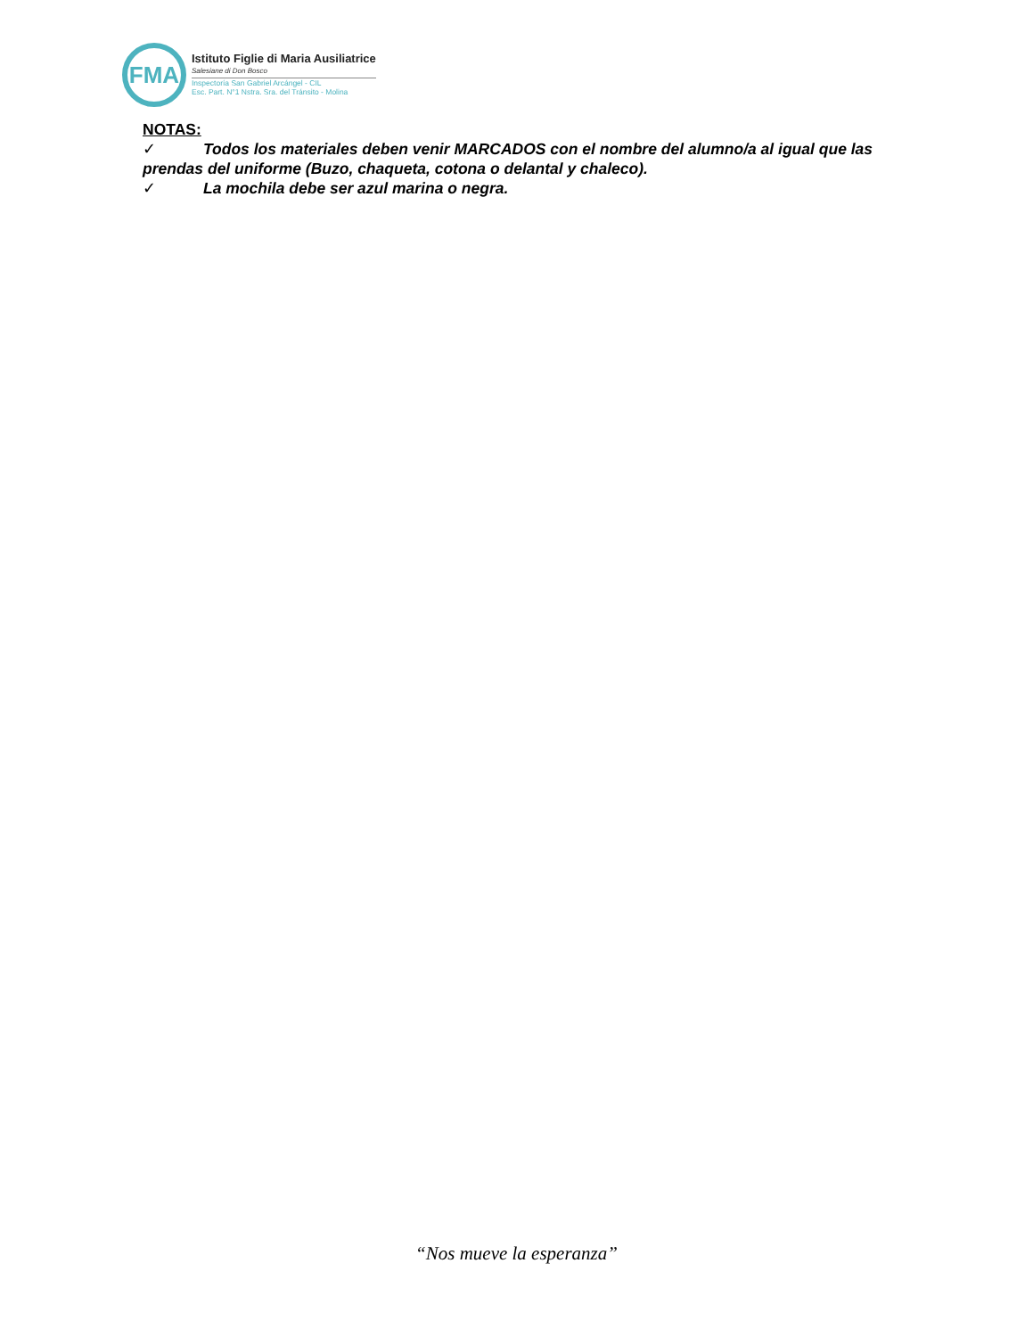FMA
Istituto Figlie di Maria Ausiliatrice
Salesiane di Don Bosco
Inspectoría San Gabriel Arcángel - CIL
Esc. Part. N°1 Nstra. Sra. del Tránsito - Molina
NOTAS:
✓ Todos los materiales deben venir MARCADOS con el nombre del alumno/a al igual que las prendas del uniforme (Buzo, chaqueta, cotona o delantal y chaleco).
✓ La mochila debe ser azul marina o negra.
“Nos mueve la esperanza”